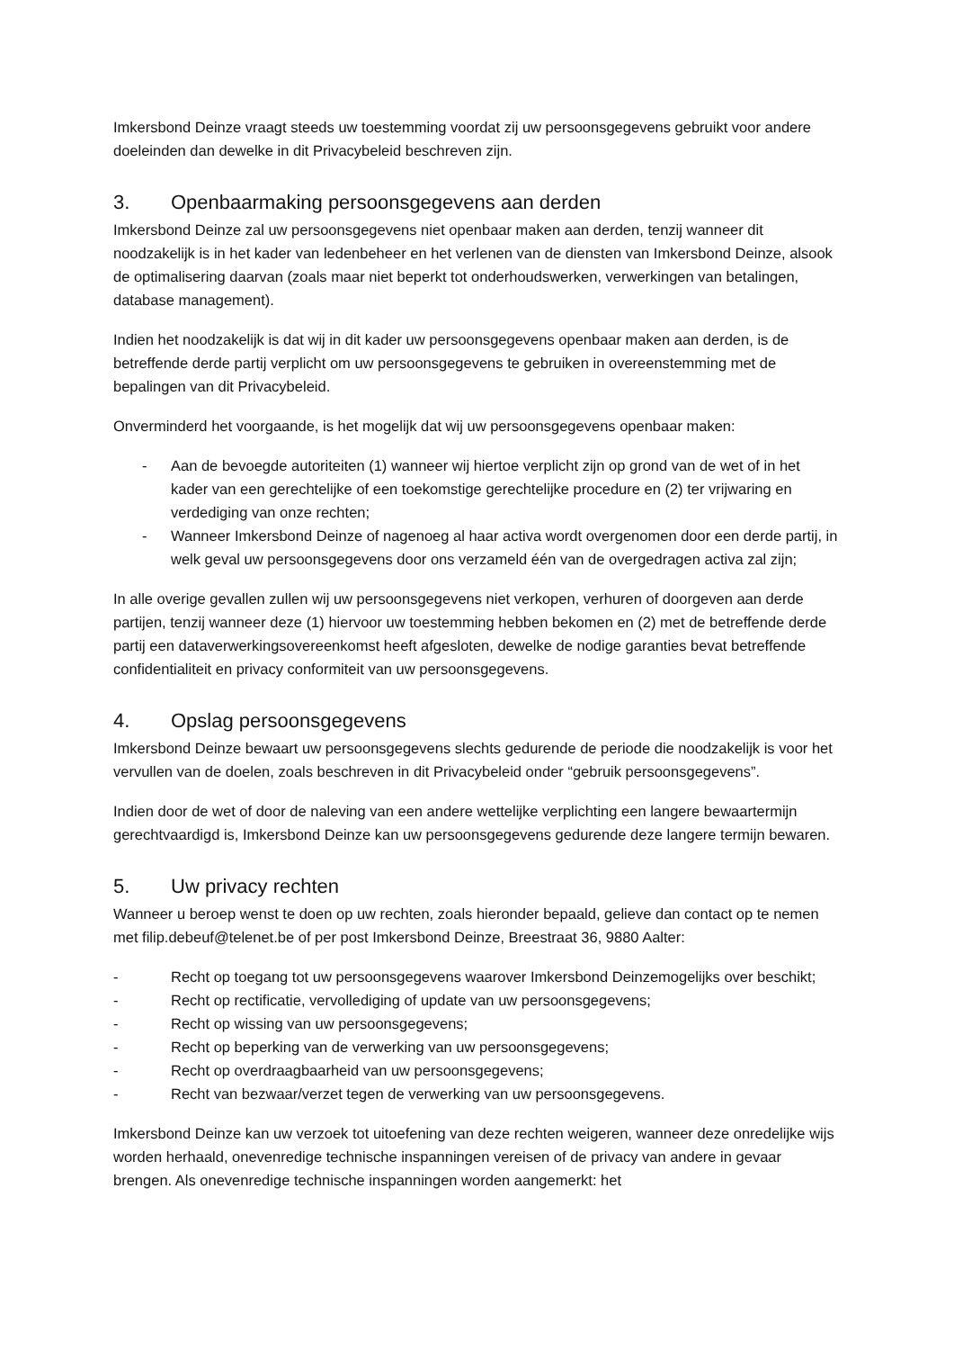Imkersbond Deinze vraagt steeds uw toestemming voordat zij uw persoonsgegevens gebruikt voor andere doeleinden dan dewelke in dit Privacybeleid beschreven zijn.
3. Openbaarmaking persoonsgegevens aan derden
Imkersbond Deinze zal uw persoonsgegevens niet openbaar maken aan derden, tenzij wanneer dit noodzakelijk is in het kader van ledenbeheer en het verlenen van de diensten van Imkersbond Deinze, alsook de optimalisering daarvan (zoals maar niet beperkt tot onderhoudswerken, verwerkingen van betalingen, database management).
Indien het noodzakelijk is dat wij in dit kader uw persoonsgegevens openbaar maken aan derden, is de betreffende derde partij verplicht om uw persoonsgegevens te gebruiken in overeenstemming met de bepalingen van dit Privacybeleid.
Onverminderd het voorgaande, is het mogelijk dat wij uw persoonsgegevens openbaar maken:
- Aan de bevoegde autoriteiten (1) wanneer wij hiertoe verplicht zijn op grond van de wet of in het kader van een gerechtelijke of een toekomstige gerechtelijke procedure en (2) ter vrijwaring en verdediging van onze rechten;
- Wanneer Imkersbond Deinze of nagenoeg al haar activa wordt overgenomen door een derde partij, in welk geval uw persoonsgegevens door ons verzameld één van de overgedragen activa zal zijn;
In alle overige gevallen zullen wij uw persoonsgegevens niet verkopen, verhuren of doorgeven aan derde partijen, tenzij wanneer deze (1) hiervoor uw toestemming hebben bekomen en (2) met de betreffende derde partij een dataverwerkingsovereenkomst heeft afgesloten, dewelke de nodige garanties bevat betreffende confidentialiteit en privacy conformiteit van uw persoonsgegevens.
4. Opslag persoonsgegevens
Imkersbond Deinze bewaart uw persoonsgegevens slechts gedurende de periode die noodzakelijk is voor het vervullen van de doelen, zoals beschreven in dit Privacybeleid onder “gebruik persoonsgegevens”.
Indien door de wet of door de naleving van een andere wettelijke verplichting een langere bewaartermijn gerechtvaardigd is, Imkersbond Deinze kan uw persoonsgegevens gedurende deze langere termijn bewaren.
5. Uw privacy rechten
Wanneer u beroep wenst te doen op uw rechten, zoals hieronder bepaald, gelieve dan contact op te nemen met filip.debeuf@telenet.be of per post Imkersbond Deinze, Breestraat 36, 9880 Aalter:
- Recht op toegang tot uw persoonsgegevens waarover Imkersbond Deinzemogelijks over beschikt;
- Recht op rectificatie, vervollediging of update van uw persoonsgegevens;
- Recht op wissing van uw persoonsgegevens;
- Recht op beperking van de verwerking van uw persoonsgegevens;
- Recht op overdraagbaarheid van uw persoonsgegevens;
- Recht van bezwaar/verzet tegen de verwerking van uw persoonsgegevens.
Imkersbond Deinze kan uw verzoek tot uitoefening van deze rechten weigeren, wanneer deze onredelijke wijs worden herhaald, onevenredige technische inspanningen vereisen of de privacy van andere in gevaar brengen. Als onevenredige technische inspanningen worden aangemerkt: het